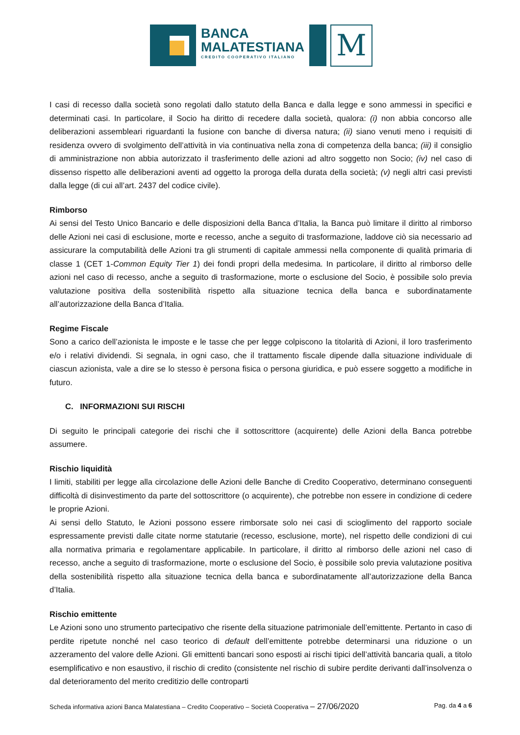BANCA
MALATESTIANA
CREDITO COOPERATIVO ITALIANO
M
I casi di recesso dalla società sono regolati dallo statuto della Banca e dalla legge e sono ammessi in specifici e determinati casi. In particolare, il Socio ha diritto di recedere dalla società, qualora: (i) non abbia concorso alle deliberazioni assembleari riguardanti la fusione con banche di diversa natura; (ii) siano venuti meno i requisiti di residenza ovvero di svolgimento dell’attività in via continuativa nella zona di competenza della banca; (iii) il consiglio di amministrazione non abbia autorizzato il trasferimento delle azioni ad altro soggetto non Socio; (iv) nel caso di dissenso rispetto alle deliberazioni aventi ad oggetto la proroga della durata della società; (v) negli altri casi previsti dalla legge (di cui all’art. 2437 del codice civile).
Rimborso
Ai sensi del Testo Unico Bancario e delle disposizioni della Banca d’Italia, la Banca può limitare il diritto al rimborso delle Azioni nei casi di esclusione, morte e recesso, anche a seguito di trasformazione, laddove ciò sia necessario ad assicurare la computabilità delle Azioni tra gli strumenti di capitale ammessi nella componente di qualità primaria di classe 1 (CET 1-Common Equity Tier 1) dei fondi propri della medesima. In particolare, il diritto al rimborso delle azioni nel caso di recesso, anche a seguito di trasformazione, morte o esclusione del Socio, è possibile solo previa valutazione positiva della sostenibilità rispetto alla situazione tecnica della banca e subordinatamente all’autorizzazione della Banca d’Italia.
Regime Fiscale
Sono a carico dell’azionista le imposte e le tasse che per legge colpiscono la titolarità di Azioni, il loro trasferimento e/o i relativi dividendi. Si segnala, in ogni caso, che il trattamento fiscale dipende dalla situazione individuale di ciascun azionista, vale a dire se lo stesso è persona fisica o persona giuridica, e può essere soggetto a modifiche in futuro.
C. INFORMAZIONI SUI RISCHI
Di seguito le principali categorie dei rischi che il sottoscrittore (acquirente) delle Azioni della Banca potrebbe assumere.
Rischio liquidità
I limiti, stabiliti per legge alla circolazione delle Azioni delle Banche di Credito Cooperativo, determinano conseguenti difficoltà di disinvestimento da parte del sottoscrittore (o acquirente), che potrebbe non essere in condizione di cedere le proprie Azioni.
Ai sensi dello Statuto, le Azioni possono essere rimborsate solo nei casi di scioglimento del rapporto sociale espressamente previsti dalle citate norme statutarie (recesso, esclusione, morte), nel rispetto delle condizioni di cui alla normativa primaria e regolamentare applicabile. In particolare, il diritto al rimborso delle azioni nel caso di recesso, anche a seguito di trasformazione, morte o esclusione del Socio, è possibile solo previa valutazione positiva della sostenibilità rispetto alla situazione tecnica della banca e subordinatamente all’autorizzazione della Banca d’Italia.
Rischio emittente
Le Azioni sono uno strumento partecipativo che risente della situazione patrimoniale dell’emittente. Pertanto in caso di perdite ripetute nonché nel caso teorico di default dell’emittente potrebbe determinarsi una riduzione o un azzeramento del valore delle Azioni. Gli emittenti bancari sono esposti ai rischi tipici dell’attività bancaria quali, a titolo esemplificativo e non esaustivo, il rischio di credito (consistente nel rischio di subire perdite derivanti dall’insolvenza o dal deterioramento del merito creditizio delle controparti
Scheda informativa azioni Banca Malatestiana – Credito Cooperativo – Società Cooperativa – 27/06/2020 Pag. da 4 a 6